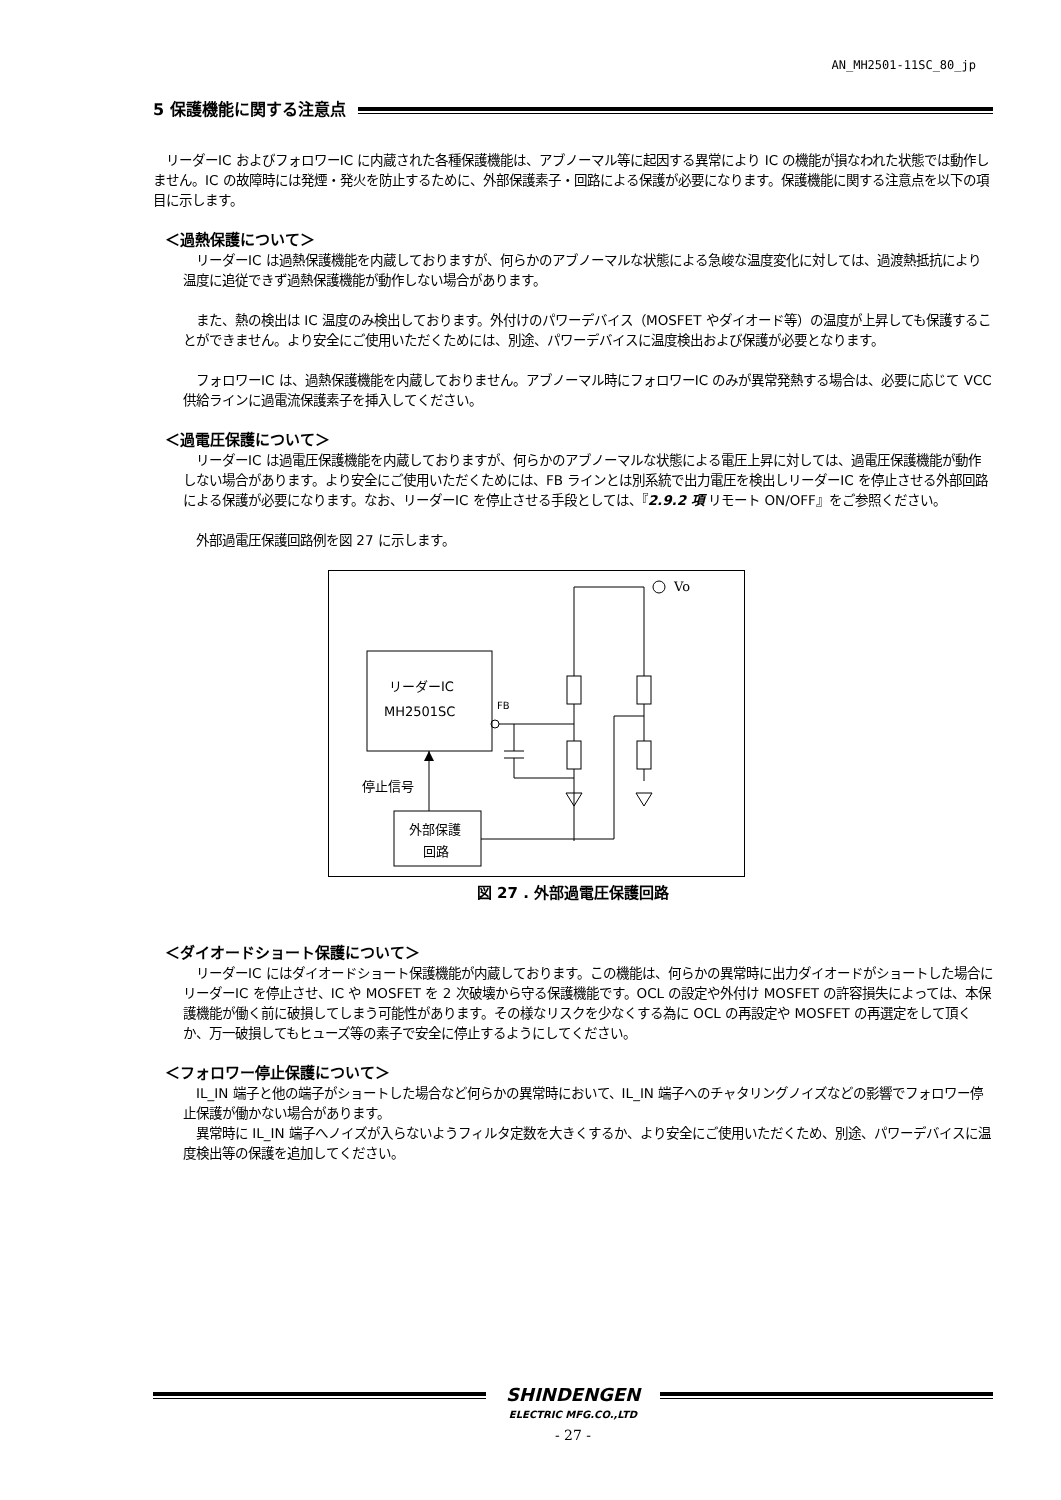AN_MH2501-11SC_80_jp
5 保護機能に関する注意点
　リーダーIC およびフォロワーIC に内蔵された各種保護機能は、アブノーマル等に起因する異常により IC の機能が損なわれた状態では動作しません。IC の故障時には発煙・発火を防止するために、外部保護素子・回路による保護が必要になります。保護機能に関する注意点を以下の項目に示します。
＜過熱保護について＞
　リーダーIC は過熱保護機能を内蔵しておりますが、何らかのアブノーマルな状態による急峻な温度変化に対しては、過渡熱抵抗により温度に追従できず過熱保護機能が動作しない場合があります。
　また、熱の検出は IC 温度のみ検出しております。外付けのパワーデバイス（MOSFET やダイオード等）の温度が上昇しても保護することができません。より安全にご使用いただくためには、別途、パワーデバイスに温度検出および保護が必要となります。
　フォロワーIC は、過熱保護機能を内蔵しておりません。アブノーマル時にフォロワーIC のみが異常発熱する場合は、必要に応じて VCC 供給ラインに過電流保護素子を挿入してください。
＜過電圧保護について＞
　リーダーIC は過電圧保護機能を内蔵しておりますが、何らかのアブノーマルな状態による電圧上昇に対しては、過電圧保護機能が動作しない場合があります。より安全にご使用いただくためには、FB ラインとは別系統で出力電圧を検出しリーダーIC を停止させる外部回路による保護が必要になります。なお、リーダーIC を停止させる手段としては、『2.9.2 項 リモート ON/OFF』をご参照ください。
　外部過電圧保護回路例を図 27 に示します。
Vo
リーダーIC
MH2501SC
FB
停止信号
外部保護
回路
図 27 . 外部過電圧保護回路
＜ダイオードショート保護について＞
　リーダーIC にはダイオードショート保護機能が内蔵しております。この機能は、何らかの異常時に出力ダイオードがショートした場合にリーダーIC を停止させ、IC や MOSFET を 2 次破壊から守る保護機能です。OCL の設定や外付け MOSFET の許容損失によっては、本保護機能が働く前に破損してしまう可能性があります。その様なリスクを少なくする為に OCL の再設定や MOSFET の再選定をして頂くか、万一破損してもヒューズ等の素子で安全に停止するようにしてください。
＜フォロワー停止保護について＞
　IL_IN 端子と他の端子がショートした場合など何らかの異常時において、IL_IN 端子へのチャタリングノイズなどの影響でフォロワー停止保護が働かない場合があります。
　異常時に IL_IN 端子へノイズが入らないようフィルタ定数を大きくするか、より安全にご使用いただくため、別途、パワーデバイスに温度検出等の保護を追加してください。
SHINDENGEN
ELECTRIC MFG.CO.,LTD
- 27 -